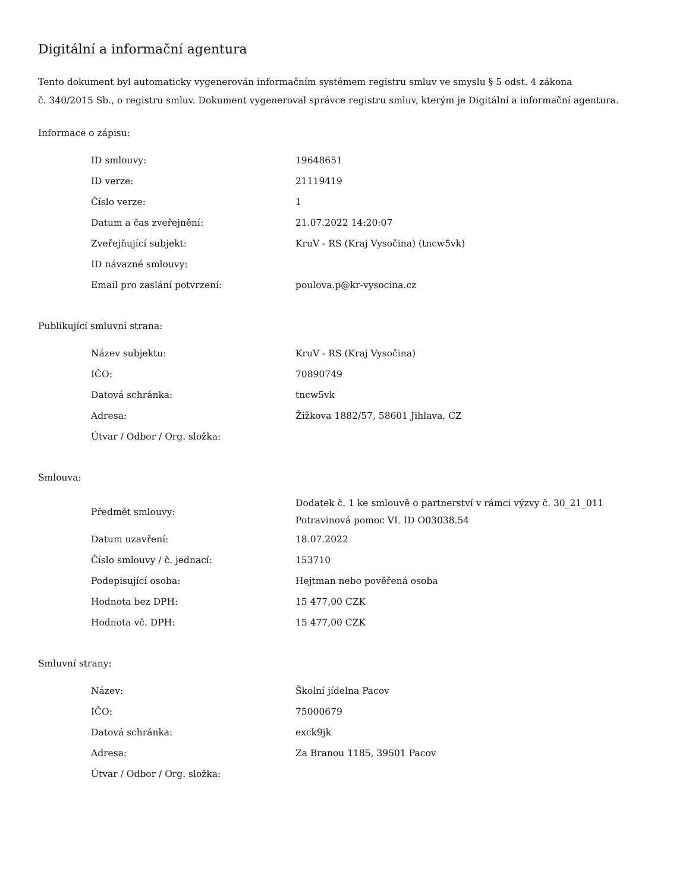Digitální a informační agentura
Tento dokument byl automaticky vygenerován informačním systémem registru smluv ve smyslu § 5 odst. 4 zákona
č. 340/2015 Sb., o registru smluv. Dokument vygeneroval správce registru smluv, kterým je Digitální a informační agentura.
Informace o zápisu:
| ID smlouvy: | 19648651 |
| ID verze: | 21119419 |
| Číslo verze: | 1 |
| Datum a čas zveřejnění: | 21.07.2022 14:20:07 |
| Zveřejňující subjekt: | KruV - RS (Kraj Vysočina) (tncw5vk) |
| ID návazné smlouvy: | |
| Email pro zaslání potvrzení: | poulova.p@kr-vysocina.cz |
Publikující smluvní strana:
| Název subjektu: | KruV - RS (Kraj Vysočina) |
| IČO: | 70890749 |
| Datová schránka: | tncw5vk |
| Adresa: | Žižkova 1882/57, 58601 Jihlava, CZ |
| Útvar / Odbor / Org. složka: | |
Smlouva:
| Předmět smlouvy: | Dodatek č. 1 ke smlouvě o partnerství v rámci výzvy č. 30_21_011 Potravinová pomoc VI. ID O03038.54 |
| Datum uzavření: | 18.07.2022 |
| Číslo smlouvy / č. jednací: | 153710 |
| Podepisující osoba: | Hejtman nebo pověřená osoba |
| Hodnota bez DPH: | 15 477,00 CZK |
| Hodnota vč. DPH: | 15 477,00 CZK |
Smluvní strany:
| Název: | Školní jídelna Pacov |
| IČO: | 75000679 |
| Datová schránka: | exck9jk |
| Adresa: | Za Branou 1185, 39501 Pacov |
| Útvar / Odbor / Org. složka: | |